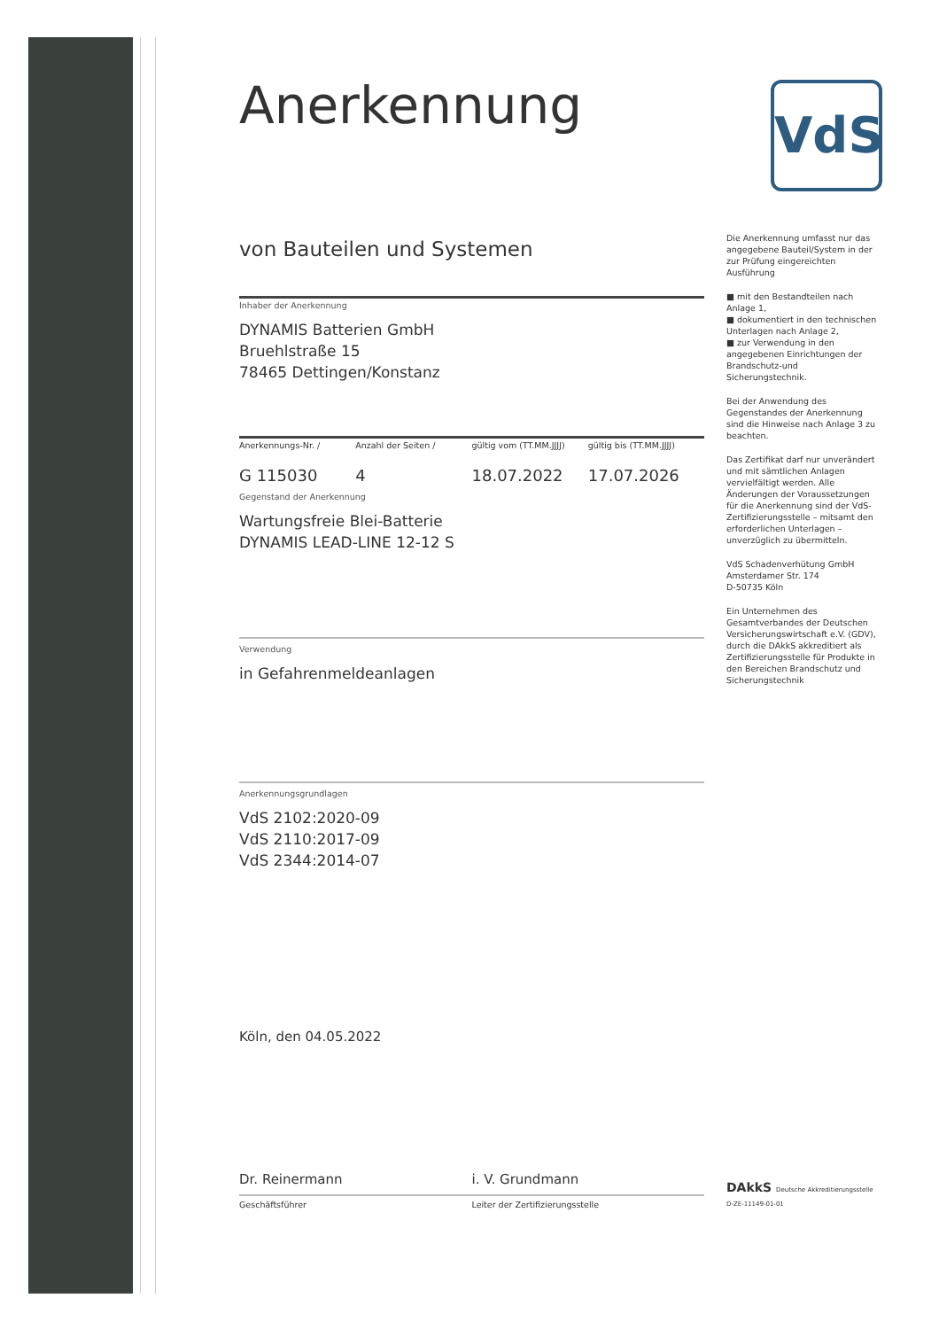VdS
Anerkennung
von Bauteilen und Systemen
Inhaber der Anerkennung
DYNAMIS Batterien GmbH
Bruehlstraße 15
78465 Dettingen/Konstanz
Anerkennungs-Nr. / Anzahl der Seiten / gültig vom (TT.MM.JJJJ) gültig bis (TT.MM.JJJJ)
G 115030 4 18.07.2022 17.07.2026
Gegenstand der Anerkennung
Wartungsfreie Blei-Batterie
DYNAMIS LEAD-LINE 12-12 S
Verwendung
in Gefahrenmeldeanlagen
Anerkennungsgrundlagen
VdS 2102:2020-09
VdS 2110:2017-09
VdS 2344:2014-07
Köln, den 04.05.2022
Dr. Reinermann i. V. Grundmann
Geschäftsführer Leiter der Zertifizierungsstelle
Die Anerkennung umfasst nur das angegebene Bauteil/System in der zur Prüfung eingereichten Ausführung
■ mit den Bestandteilen nach Anlage 1,
■ dokumentiert in den technischen Unterlagen nach Anlage 2,
■ zur Verwendung in den angegebenen Einrichtungen der Brandschutz-und Sicherungstechnik.
Bei der Anwendung des Gegenstandes der Anerkennung sind die Hinweise nach Anlage 3 zu beachten.
Das Zertifikat darf nur unverändert und mit sämtlichen Anlagen vervielfältigt werden. Alle Änderungen der Voraussetzungen für die Anerkennung sind der VdS-Zertifizierungsstelle – mitsamt den erforderlichen Unterlagen – unverzüglich zu übermitteln.
VdS Schadenverhütung GmbH
Amsterdamer Str. 174
D-50735 Köln
Ein Unternehmen des Gesamtverbandes der Deutschen Versicherungswirtschaft e.V. (GDV), durch die DAkkS akkreditiert als Zertifizierungsstelle für Produkte in den Bereichen Brandschutz und Sicherungstechnik
DAkkS Deutsche Akkreditierungsstelle D-ZE-11149-01-01